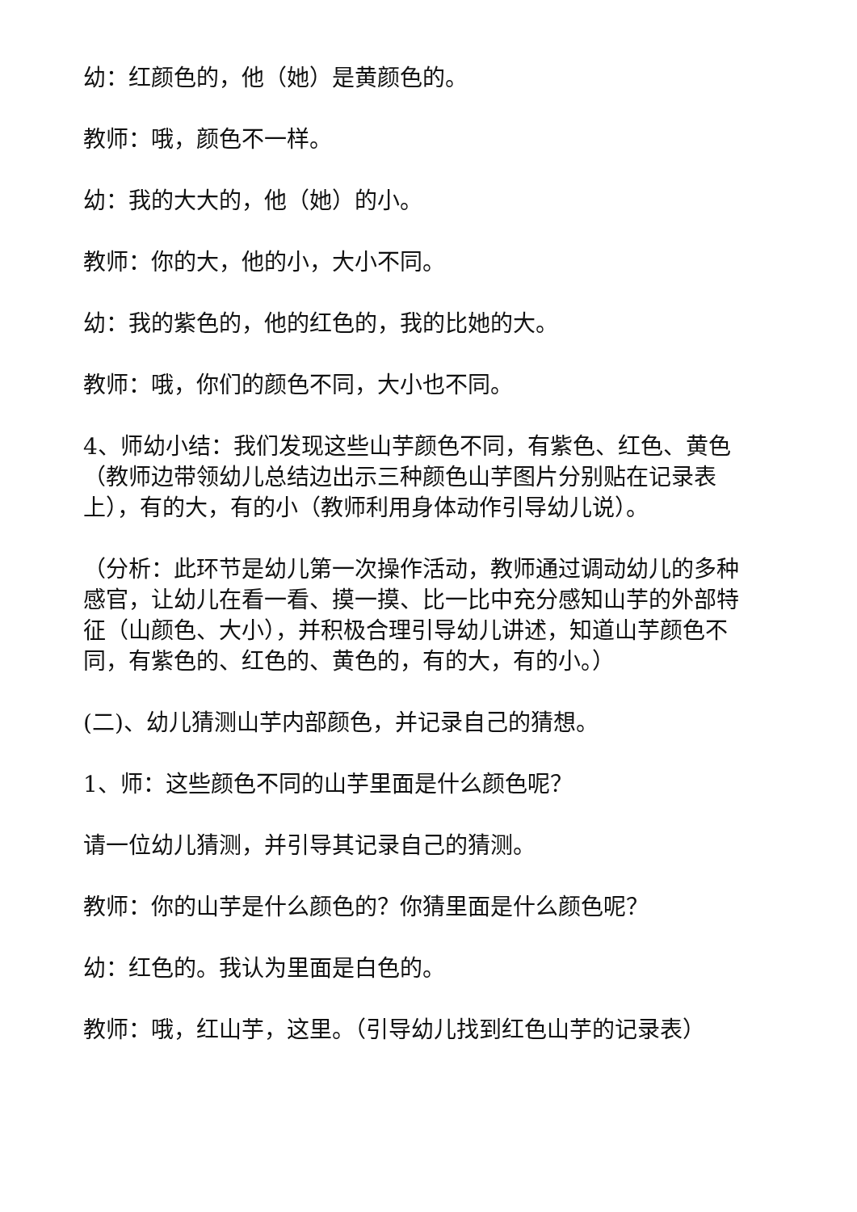幼：红颜色的，他（她）是黄颜色的。
教师：哦，颜色不一样。
幼：我的大大的，他（她）的小。
教师：你的大，他的小，大小不同。
幼：我的紫色的，他的红色的，我的比她的大。
教师：哦，你们的颜色不同，大小也不同。
4、师幼小结：我们发现这些山芋颜色不同，有紫色、红色、黄色（教师边带领幼儿总结边出示三种颜色山芋图片分别贴在记录表上），有的大，有的小（教师利用身体动作引导幼儿说）。
（分析：此环节是幼儿第一次操作活动，教师通过调动幼儿的多种感官，让幼儿在看一看、摸一摸、比一比中充分感知山芋的外部特征（山颜色、大小），并积极合理引导幼儿讲述，知道山芋颜色不同，有紫色的、红色的、黄色的，有的大，有的小。）
(二)、幼儿猜测山芋内部颜色，并记录自己的猜想。
1、师：这些颜色不同的山芋里面是什么颜色呢？
请一位幼儿猜测，并引导其记录自己的猜测。
教师：你的山芋是什么颜色的？你猜里面是什么颜色呢？
幼：红色的。我认为里面是白色的。
教师：哦，红山芋，这里。（引导幼儿找到红色山芋的记录表）